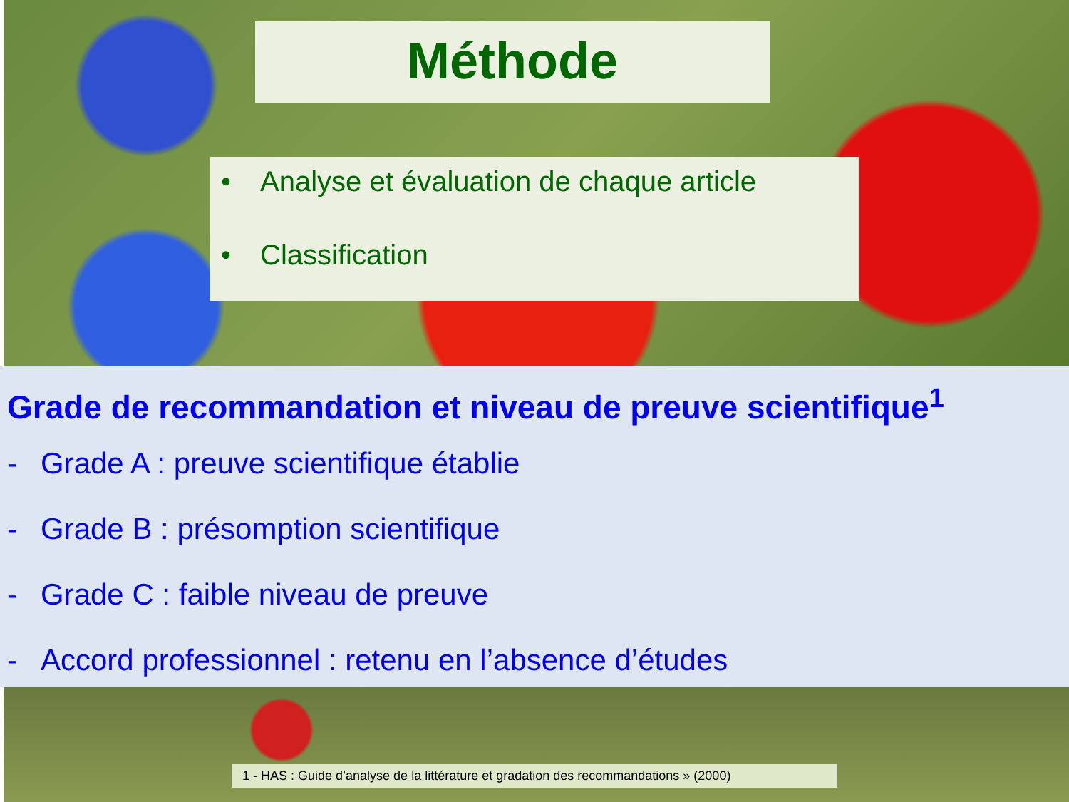Méthode
• Analyse et évaluation de chaque article
• Classification
Grade de recommandation et niveau de preuve scientifique<sup>1</sup>
- Grade A : preuve scientifique établie
- Grade B : présomption scientifique
- Grade C : faible niveau de preuve
- Accord professionnel : retenu en l’absence d’études
1 - HAS : Guide d’analyse de la littérature et gradation des recommandations » (2000)